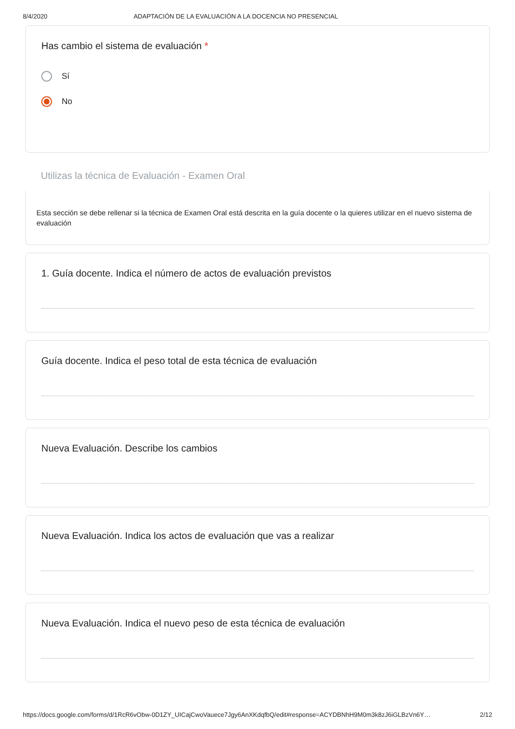8/4/2020 ADAPTACIÓN DE LA EVALUACIÓN A LA DOCENCIA NO PRESENCIAL
Has cambio el sistema de evaluación *
Sí
No
Utilizas la técnica de Evaluación - Examen Oral
Esta sección se debe rellenar si la técnica de Examen Oral está descrita en la guía docente o la quieres utilizar en el nuevo sistema de evaluación
1. Guía docente. Indica el número de actos de evaluación previstos
Guía docente. Indica el peso total de esta técnica de evaluación
Nueva Evaluación. Describe los cambios
Nueva Evaluación. Indica los actos de evaluación que vas a realizar
Nueva Evaluación. Indica el nuevo peso de esta técnica de evaluación
https://docs.google.com/forms/d/1RcR6vObw-0D1ZY_UICajCwoVauece7Jgy6AnXKdqfbQ/edit#response=ACYDBNhH9M0m3k8zJ6iGLBzVn6Y… 2/12